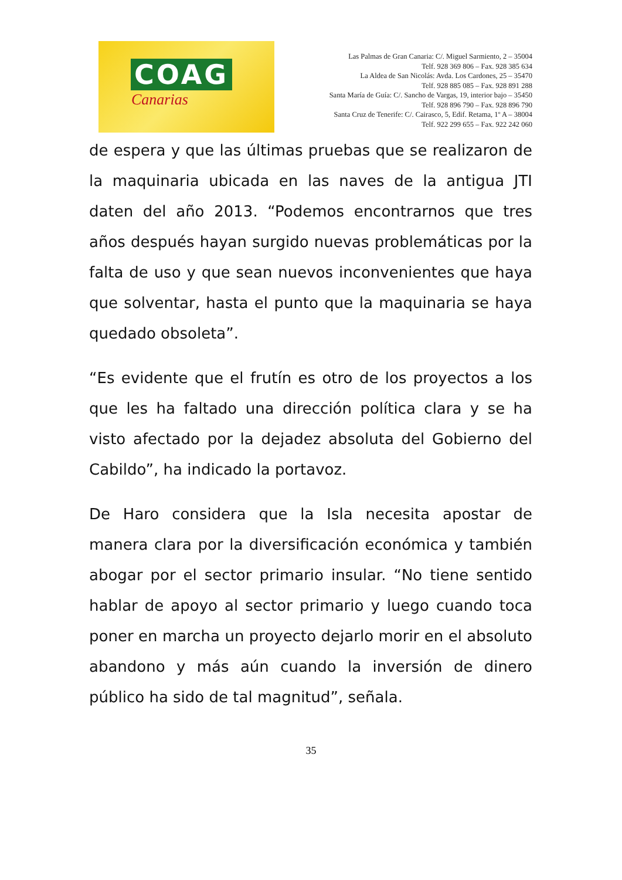COAG
Canarias
Las Palmas de Gran Canaria: C/. Miguel Sarmiento, 2 – 35004
Telf. 928 369 806 – Fax. 928 385 634
La Aldea de San Nicolás: Avda. Los Cardones, 25 – 35470
Telf. 928 885 085 – Fax. 928 891 288
Santa María de Guía: C/. Sancho de Vargas, 19, interior bajo – 35450
Telf. 928 896 790 – Fax. 928 896 790
Santa Cruz de Tenerife: C/. Cairasco, 5, Edif. Retama, 1º A – 38004
Telf. 922 299 655 – Fax. 922 242 060
de espera y que las últimas pruebas que se realizaron de la maquinaria ubicada en las naves de la antigua JTI daten del año 2013. “Podemos encontrarnos que tres años después hayan surgido nuevas problemáticas por la falta de uso y que sean nuevos inconvenientes que haya que solventar, hasta el punto que la maquinaria se haya quedado obsoleta”.
“Es evidente que el frutín es otro de los proyectos a los que les ha faltado una dirección política clara y se ha visto afectado por la dejadez absoluta del Gobierno del Cabildo”, ha indicado la portavoz.
De Haro considera que la Isla necesita apostar de manera clara por la diversificación económica y también abogar por el sector primario insular. “No tiene sentido hablar de apoyo al sector primario y luego cuando toca poner en marcha un proyecto dejarlo morir en el absoluto abandono y más aún cuando la inversión de dinero público ha sido de tal magnitud”, señala.
35